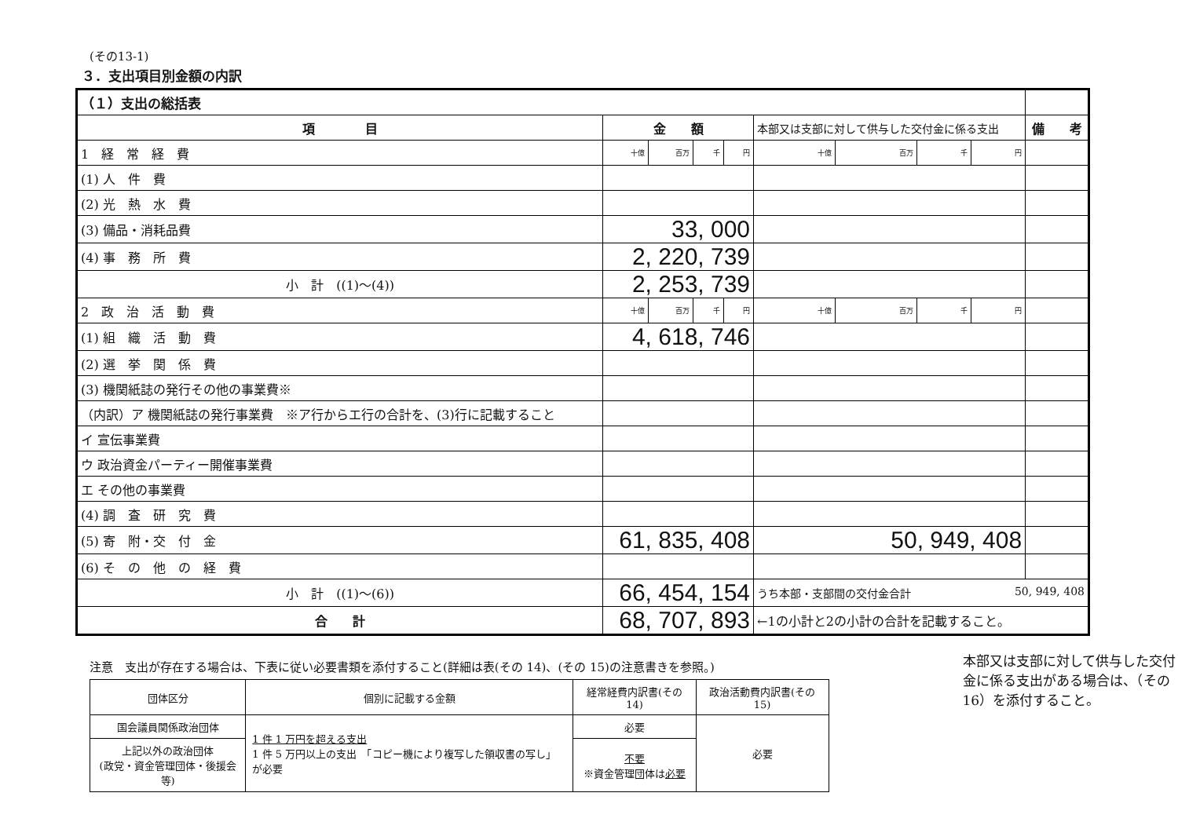(その13-1)
３．支出項目別金額の内訳
| （１）支出の総括表 | | | | | | | | | |
| --- | --- | --- | --- | --- | --- | --- | --- | --- | --- |
| 項 目 | 金 額 | | | | 本部又は支部に対して供与した交付金に係る支出 | | | | 備 考 |
| 1 経 常 経 費 | 十億 | 百万 | 千 | 円 | 十億 | 百万 | 千 | 円 | |
| (1) 人 件 費 | | | | | | | | | |
| (2) 光 熱 水 費 | | | | | | | | | |
| (3) 備品・消耗品費 | 33, 000 | | | | | | | | |
| (4) 事 務 所 費 | 2, 220, 739 | | | | | | | | |
| 小 計 ((1)～(4)) | 2, 253, 739 | | | | | | | | |
| 2 政 治 活 動 費 | 十億 | 百万 | 千 | 円 | 十億 | 百万 | 千 | 円 | |
| (1) 組 織 活 動 費 | 4, 618, 746 | | | | | | | | |
| (2) 選 挙 関 係 費 | | | | | | | | | |
| (3) 機関紙誌の発行その他の事業費※ | | | | | | | | | |
| （内訳）ア 機関紙誌の発行事業費 ※ア行からエ行の合計を、(3)行に記載すること | | | | | | | | | |
| イ 宣伝事業費 | | | | | | | | | |
| ウ 政治資金パーティー開催事業費 | | | | | | | | | |
| エ その他の事業費 | | | | | | | | | |
| (4) 調 査 研 究 費 | | | | | | | | | |
| (5) 寄 附・交 付 金 | 61, 835, 408 | | | | 50, 949, 408 | | | | |
| (6) そ の 他 の 経 費 | | | | | | | | | |
| 小 計 ((1)～(6)) | 66, 454, 154 | | | | うち本部・支部間の交付金合計 50, 949, 408 | | | | |
| 合 計 | 68, 707, 893 | | | | ←1の小計と2の小計の合計を記載すること。 | | | | |
注意　支出が存在する場合は、下表に従い必要書類を添付すること(詳細は表(その 14)、(その 15)の注意書きを参照。)
| 団体区分 | 個別に記載する金額 | 経常経費内訳書(その 14) | 政治活動費内訳書(その 15) |
| --- | --- | --- | --- |
| 国会議員関係政治団体 | 1 件 1 万円を超える支出 1 件 5 万円以上の支出 「コピー機により複写した領収書の写し」が必要 | 必要 | 必要 |
| 上記以外の政治団体 (政党・資金管理団体・後援会等) | | 不要 ※資金管理団体は 必要 | |
本部又は支部に対して供与した交付金に係る支出がある場合は、（その16）を添付すること。